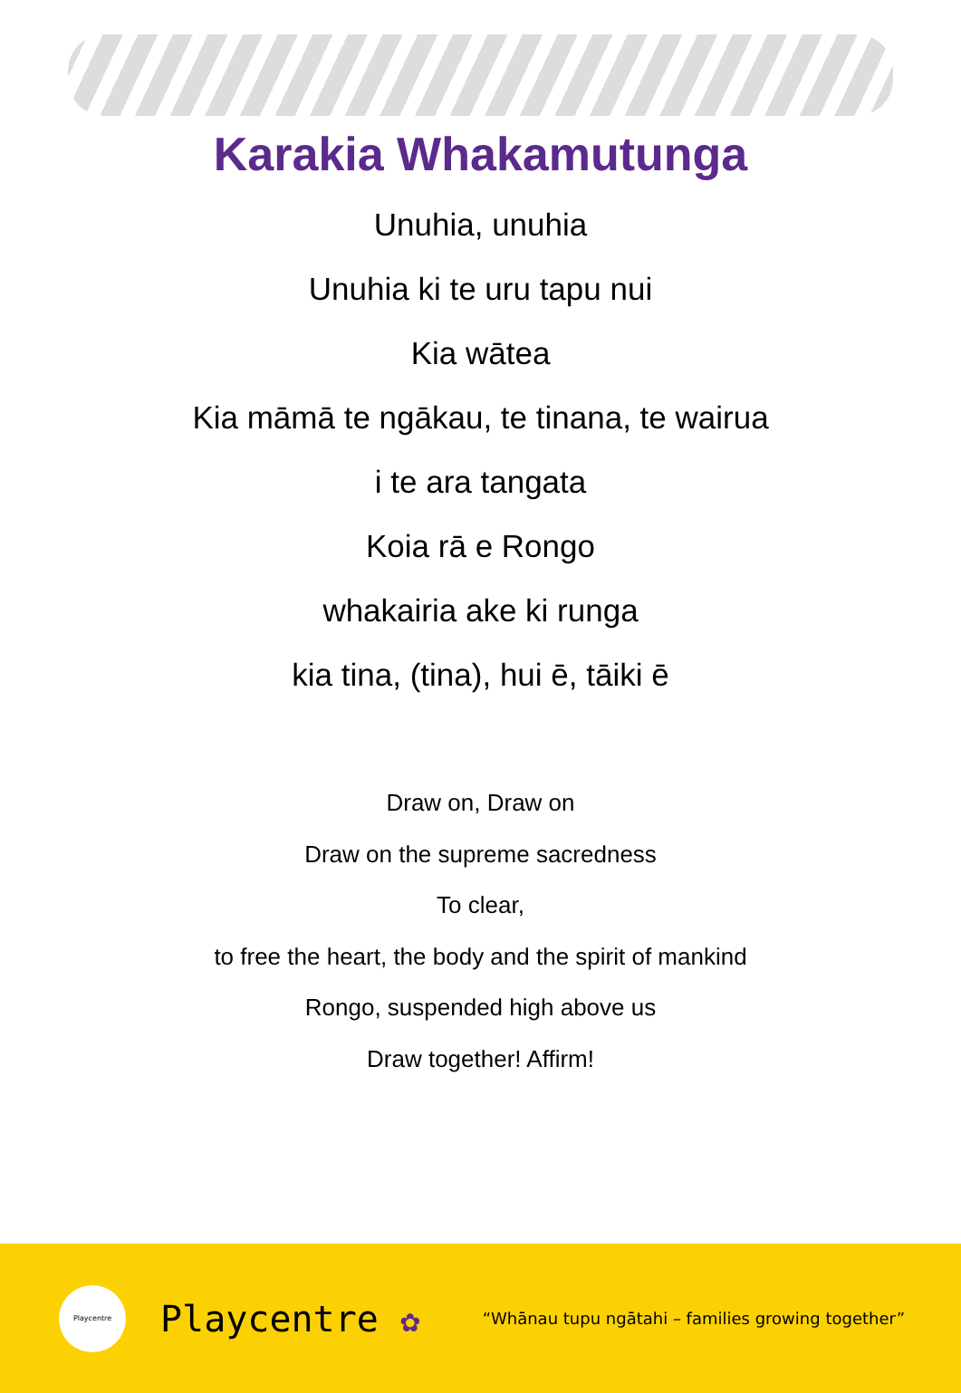Karakia Whakamutunga
Unuhia, unuhia
Unuhia ki te uru tapu nui
Kia wātea
Kia māmā te ngākau, te tinana, te wairua
i te ara tangata
Koia rā e Rongo
whakairia ake ki runga
kia tina, (tina), hui ē, tāiki ē
Draw on, Draw on
Draw on the supreme sacredness
To clear,
to free the heart, the body and the spirit of mankind
Rongo, suspended high above us
Draw together! Affirm!
Playcentre
Playcentre ✿
“Whānau tupu ngātahi – families growing together”